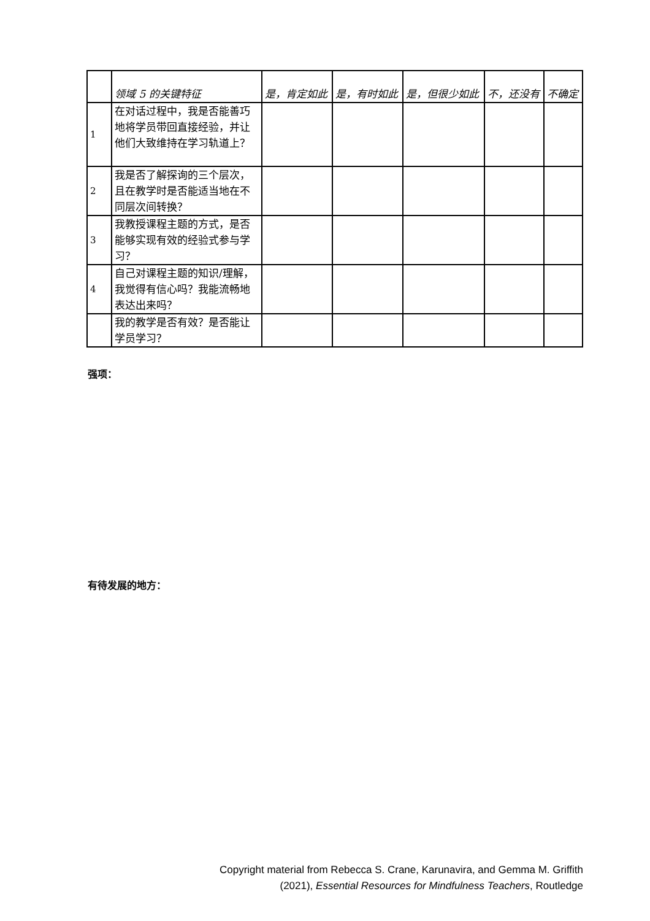| | 领域 5 的关键特征 | 是，肯定如此 | 是，有时如此 | 是，但很少如此 | 不，还没有 | 不确定 |
| --- | --- | --- | --- | --- | --- | --- |
| 1 | 在对话过程中，我是否能善巧地将学员带回直接经验，并让他们大致维持在学习轨道上？ | | | | | |
| 2 | 我是否了解探询的三个层次，且在教学时是否能适当地在不同层次间转换？ | | | | | |
| 3 | 我教授课程主题的方式，是否能够实现有效的经验式参与学习？ | | | | | |
| 4 | 自己对课程主题的知识/理解，我觉得有信心吗？我能流畅地表达出来吗？ | | | | | |
| | 我的教学是否有效？是否能让学员学习？ | | | | | |
强项：
有待发展的地方：
Copyright material from Rebecca S. Crane, Karunavira, and Gemma M. Griffith
(2021), Essential Resources for Mindfulness Teachers, Routledge